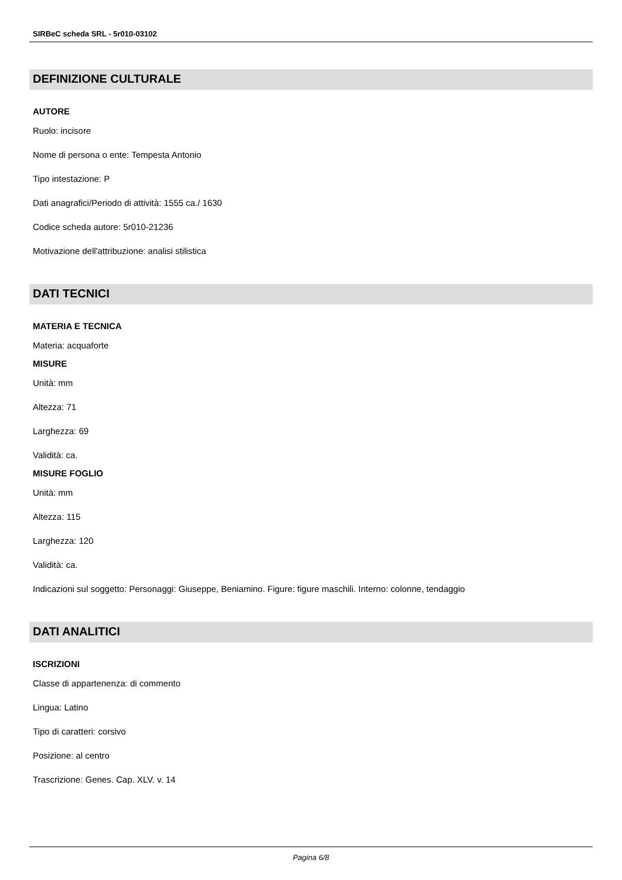SIRBeC scheda SRL - 5r010-03102
DEFINIZIONE CULTURALE
AUTORE
Ruolo: incisore
Nome di persona o ente: Tempesta Antonio
Tipo intestazione: P
Dati anagrafici/Periodo di attività: 1555 ca./ 1630
Codice scheda autore: 5r010-21236
Motivazione dell'attribuzione: analisi stilistica
DATI TECNICI
MATERIA E TECNICA
Materia: acquaforte
MISURE
Unità: mm
Altezza: 71
Larghezza: 69
Validità: ca.
MISURE FOGLIO
Unità: mm
Altezza: 115
Larghezza: 120
Validità: ca.
Indicazioni sul soggetto: Personaggi: Giuseppe, Beniamino. Figure: figure maschili. Interno: colonne, tendaggio
DATI ANALITICI
ISCRIZIONI
Classe di appartenenza: di commento
Lingua: Latino
Tipo di caratteri: corsivo
Posizione: al centro
Trascrizione: Genes. Cap. XLV. v. 14
Pagina 6/8